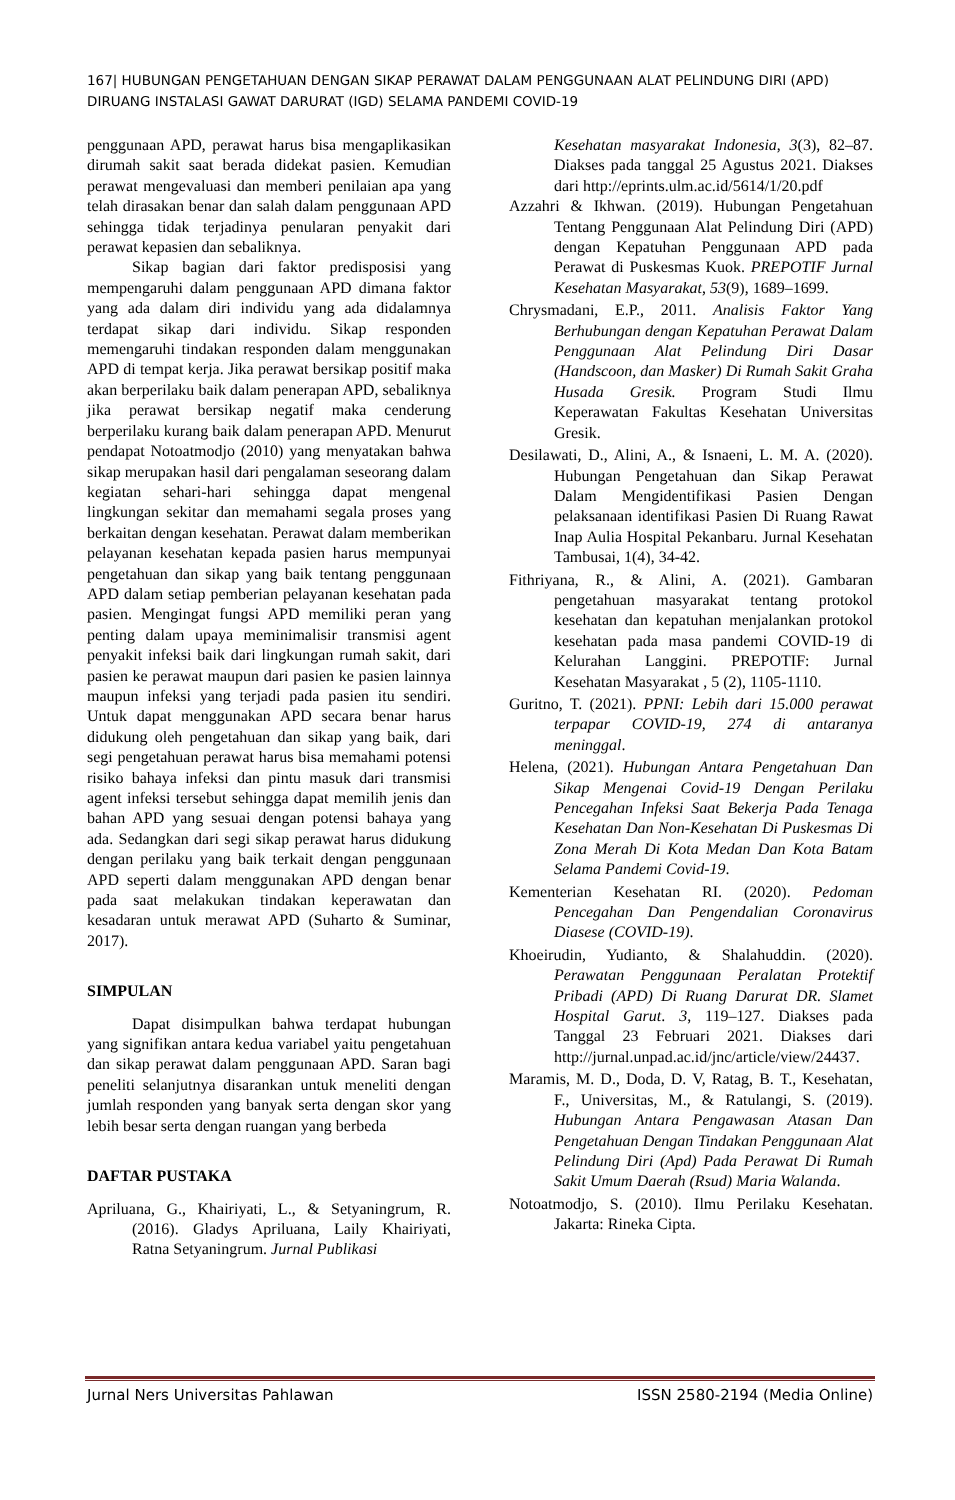167| HUBUNGAN PENGETAHUAN DENGAN SIKAP PERAWAT DALAM PENGGUNAAN ALAT PELINDUNG DIRI (APD) DIRUANG INSTALASI GAWAT DARURAT (IGD) SELAMA PANDEMI COVID-19
penggunaan APD, perawat harus bisa mengaplikasikan dirumah sakit saat berada didekat pasien. Kemudian perawat mengevaluasi dan memberi penilaian apa yang telah dirasakan benar dan salah dalam penggunaan APD sehingga tidak terjadinya penularan penyakit dari perawat kepasien dan sebaliknya.
Sikap bagian dari faktor predisposisi yang mempengaruhi dalam penggunaan APD dimana faktor yang ada dalam diri individu yang ada didalamnya terdapat sikap dari individu. Sikap responden memengaruhi tindakan responden dalam menggunakan APD di tempat kerja. Jika perawat bersikap positif maka akan berperilaku baik dalam penerapan APD, sebaliknya jika perawat bersikap negatif maka cenderung berperilaku kurang baik dalam penerapan APD. Menurut pendapat Notoatmodjo (2010) yang menyatakan bahwa sikap merupakan hasil dari pengalaman seseorang dalam kegiatan sehari-hari sehingga dapat mengenal lingkungan sekitar dan memahami segala proses yang berkaitan dengan kesehatan. Perawat dalam memberikan pelayanan kesehatan kepada pasien harus mempunyai pengetahuan dan sikap yang baik tentang penggunaan APD dalam setiap pemberian pelayanan kesehatan pada pasien. Mengingat fungsi APD memiliki peran yang penting dalam upaya meminimalisir transmisi agent penyakit infeksi baik dari lingkungan rumah sakit, dari pasien ke perawat maupun dari pasien ke pasien lainnya maupun infeksi yang terjadi pada pasien itu sendiri. Untuk dapat menggunakan APD secara benar harus didukung oleh pengetahuan dan sikap yang baik, dari segi pengetahuan perawat harus bisa memahami potensi risiko bahaya infeksi dan pintu masuk dari transmisi agent infeksi tersebut sehingga dapat memilih jenis dan bahan APD yang sesuai dengan potensi bahaya yang ada. Sedangkan dari segi sikap perawat harus didukung dengan perilaku yang baik terkait dengan penggunaan APD seperti dalam menggunakan APD dengan benar pada saat melakukan tindakan keperawatan dan kesadaran untuk merawat APD (Suharto & Suminar, 2017).
SIMPULAN
Dapat disimpulkan bahwa terdapat hubungan yang signifikan antara kedua variabel yaitu pengetahuan dan sikap perawat dalam penggunaan APD. Saran bagi peneliti selanjutnya disarankan untuk meneliti dengan jumlah responden yang banyak serta dengan skor yang lebih besar serta dengan ruangan yang berbeda
DAFTAR PUSTAKA
Apriluana, G., Khairiyati, L., & Setyaningrum, R. (2016). Gladys Apriluana, Laily Khairiyati, Ratna Setyaningrum. Jurnal Publikasi
Kesehatan masyarakat Indonesia, 3(3), 82–87. Diakses pada tanggal 25 Agustus 2021. Diakses dari http://eprints.ulm.ac.id/5614/1/20.pdf
Azzahri & Ikhwan. (2019). Hubungan Pengetahuan Tentang Penggunaan Alat Pelindung Diri (APD) dengan Kepatuhan Penggunaan APD pada Perawat di Puskesmas Kuok. PREPOTIF Jurnal Kesehatan Masyarakat, 53(9), 1689–1699.
Chrysmadani, E.P., 2011. Analisis Faktor Yang Berhubungan dengan Kepatuhan Perawat Dalam Penggunaan Alat Pelindung Diri Dasar (Handscoon, dan Masker) Di Rumah Sakit Graha Husada Gresik. Program Studi Ilmu Keperawatan Fakultas Kesehatan Universitas Gresik.
Desilawati, D., Alini, A., & Isnaeni, L. M. A. (2020). Hubungan Pengetahuan dan Sikap Perawat Dalam Mengidentifikasi Pasien Dengan pelaksanaan identifikasi Pasien Di Ruang Rawat Inap Aulia Hospital Pekanbaru. Jurnal Kesehatan Tambusai, 1(4), 34-42.
Fithriyana, R., & Alini, A. (2021). Gambaran pengetahuan masyarakat tentang protokol kesehatan dan kepatuhan menjalankan protokol kesehatan pada masa pandemi COVID-19 di Kelurahan Langgini. PREPOTIF: Jurnal Kesehatan Masyarakat , 5 (2), 1105-1110.
Guritno, T. (2021). PPNI: Lebih dari 15.000 perawat terpapar COVID-19, 274 di antaranya meninggal.
Helena, (2021). Hubungan Antara Pengetahuan Dan Sikap Mengenai Covid-19 Dengan Perilaku Pencegahan Infeksi Saat Bekerja Pada Tenaga Kesehatan Dan Non-Kesehatan Di Puskesmas Di Zona Merah Di Kota Medan Dan Kota Batam Selama Pandemi Covid-19.
Kementerian Kesehatan RI. (2020). Pedoman Pencegahan Dan Pengendalian Coronavirus Diasese (COVID-19).
Khoeirudin, Yudianto, & Shalahuddin. (2020). Perawatan Penggunaan Peralatan Protektif Pribadi (APD) Di Ruang Darurat DR. Slamet Hospital Garut. 3, 119–127. Diakses pada Tanggal 23 Februari 2021. Diakses dari http://jurnal.unpad.ac.id/jnc/article/view/24437.
Maramis, M. D., Doda, D. V, Ratag, B. T., Kesehatan, F., Universitas, M., & Ratulangi, S. (2019). Hubungan Antara Pengawasan Atasan Dan Pengetahuan Dengan Tindakan Penggunaan Alat Pelindung Diri (Apd) Pada Perawat Di Rumah Sakit Umum Daerah (Rsud) Maria Walanda.
Notoatmodjo, S. (2010). Ilmu Perilaku Kesehatan. Jakarta: Rineka Cipta.
Jurnal Ners Universitas Pahlawan ISSN 2580-2194 (Media Online)